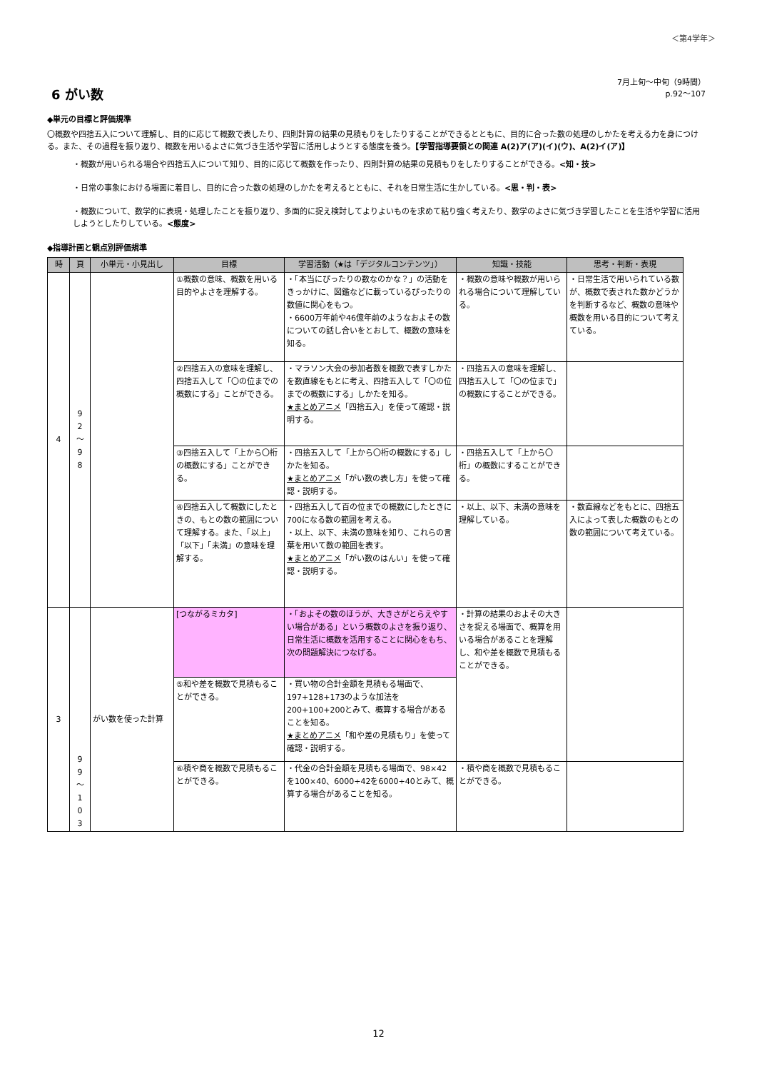＜第4学年＞
6 がい数
7月上旬～中旬（9時間）
p.92～107
◆単元の目標と評価規準
〇概数や四捨五入について理解し、目的に応じて概数で表したり、四則計算の結果の見積もりをしたりすることができるとともに、目的に合った数の処理のしかたを考える力を身につける。また、その過程を振り返り、概数を用いるよさに気づき生活や学習に活用しようとする態度を養う。【学習指導要領との関連 A(2)ア(ア)(イ)(ウ)、A(2)イ(ア)】
・概数が用いられる場合や四捨五入について知り、目的に応じて概数を作ったり、四則計算の結果の見積もりをしたりすることができる。<知・技>
・日常の事象における場面に着目し、目的に合った数の処理のしかたを考えるとともに、それを日常生活に生かしている。<思・判・表>
・概数について、数学的に表現・処理したことを振り返り、多面的に捉え検討してよりよいものを求めて粘り強く考えたり、数学のよさに気づき学習したことを生活や学習に活用しようとしたりしている。<態度>
◆指導計画と観点別評価規準
| 時 | 頁 | 小単元・小見出し | 目標 | 学習活動（★は「デジタルコンテンツ」） | 知識・技能 | 思考・判断・表現 |
| --- | --- | --- | --- | --- | --- | --- |
| 4 | 9 2 〜 9 8 | | ①概数の意味、概数を用いる目的やよさを理解する。 | ・「本当にぴったりの数なのかな？」の活動をきっかけに、図鑑などに載っているぴったりの数値に関心をもつ。 ・6600万年前や46億年前のようなおよその数についての話し合いをとおして、概数の意味を知る。 | ・概数の意味や概数が用いられる場合について理解している。 | ・日常生活で用いられている数が、概数で表された数かどうかを判断するなど、概数の意味や概数を用いる目的について考えている。 |
| | | | ②四捨五入の意味を理解し、四捨五入して「〇の位までの概数にする」ことができる。 | ・マラソン大会の参加者数を概数で表すしかたを数直線をもとに考え、四捨五入して「〇の位までの概数にする」しかたを知る。 ★まとめアニメ 「四捨五入」を使って確認・説明する。 | ・四捨五入の意味を理解し、四捨五入して「〇の位まで」の概数にすることができる。 | |
| | | | ③四捨五入して「上から〇桁の概数にする」ことができる。 | ・四捨五入して「上から〇桁の概数にする」しかたを知る。 ★まとめアニメ 「がい数の表し方」を使って確認・説明する。 | ・四捨五入して「上から〇桁」の概数にすることができる。 | |
| | | | ④四捨五入して概数にしたときの、もとの数の範囲について理解する。また、「以上」「以下」「未満」の意味を理解する。 | ・四捨五入して百の位までの概数にしたときに700になる数の範囲を考える。 ・以上、以下、未満の意味を知り、これらの言葉を用いて数の範囲を表す。 ★まとめアニメ 「がい数のはんい」を使って確認・説明する。 | ・以上、以下、未満の意味を理解している。 | ・数直線などをもとに、四捨五入によって表した概数のもとの数の範囲について考えている。 |
| 3 | 9 9 〜 1 0 3 | がい数を使った計算 | [つながるミカタ] | ・「およその数のほうが、大きさがとらえやすい場合がある」という概数のよさを振り返り、日常生活に概数を活用することに関心をもち、次の問題解決につなげる。 | ・計算の結果のおよその大きさを捉える場面で、概算を用いる場合があることを理解し、和や差を概数で見積もることができる。 | |
| | | | ⑤和や差を概数で見積もることができる。 | ・買い物の合計金額を見積もる場面で、197+128+173のような加法を200+100+200とみて、概算する場合があることを知る。 ★まとめアニメ 「和や差の見積もり」を使って確認・説明する。 | | |
| | | | ⑥積や商を概数で見積もることができる。 | ・代金の合計金額を見積もる場面で、98×42を100×40、6000÷42を6000÷40とみて、概算する場合があることを知る。 | ・積や商を概数で見積もることができる。 | |
12